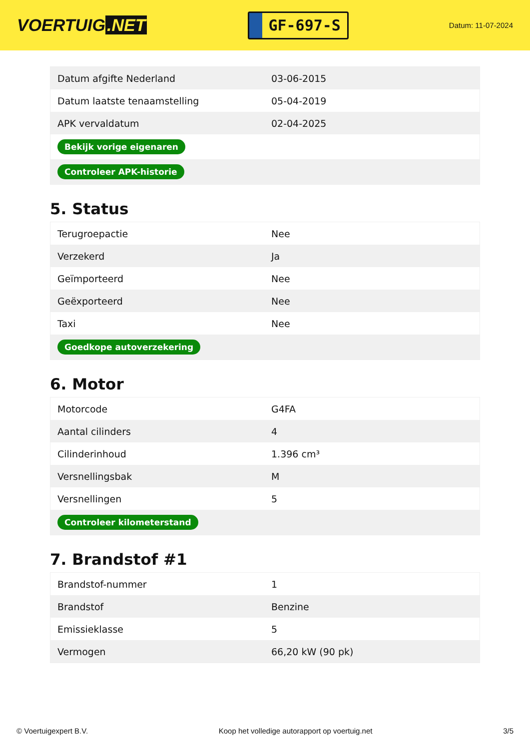VOERTUIG.NET
GF-697-S
Datum: 11-07-2024
| Datum afgifte Nederland | 03-06-2015 |
| Datum laatste tenaamstelling | 05-04-2019 |
| APK vervaldatum | 02-04-2025 |
| Bekijk vorige eigenaren | |
| Controleer APK-historie | |
5. Status
| Terugroepactie | Nee |
| Verzekerd | Ja |
| Geïmporteerd | Nee |
| Geëxporteerd | Nee |
| Taxi | Nee |
| Goedkope autoverzekering | |
6. Motor
| Motorcode | G4FA |
| Aantal cilinders | 4 |
| Cilinderinhoud | 1.396 cm³ |
| Versnellingsbak | M |
| Versnellingen | 5 |
| Controleer kilometerstand | |
7. Brandstof #1
| Brandstof-nummer | 1 |
| Brandstof | Benzine |
| Emissieklasse | 5 |
| Vermogen | 66,20 kW (90 pk) |
© Voertuigexpert B.V. Koop het volledige autorapport op voertuig.net 3/5